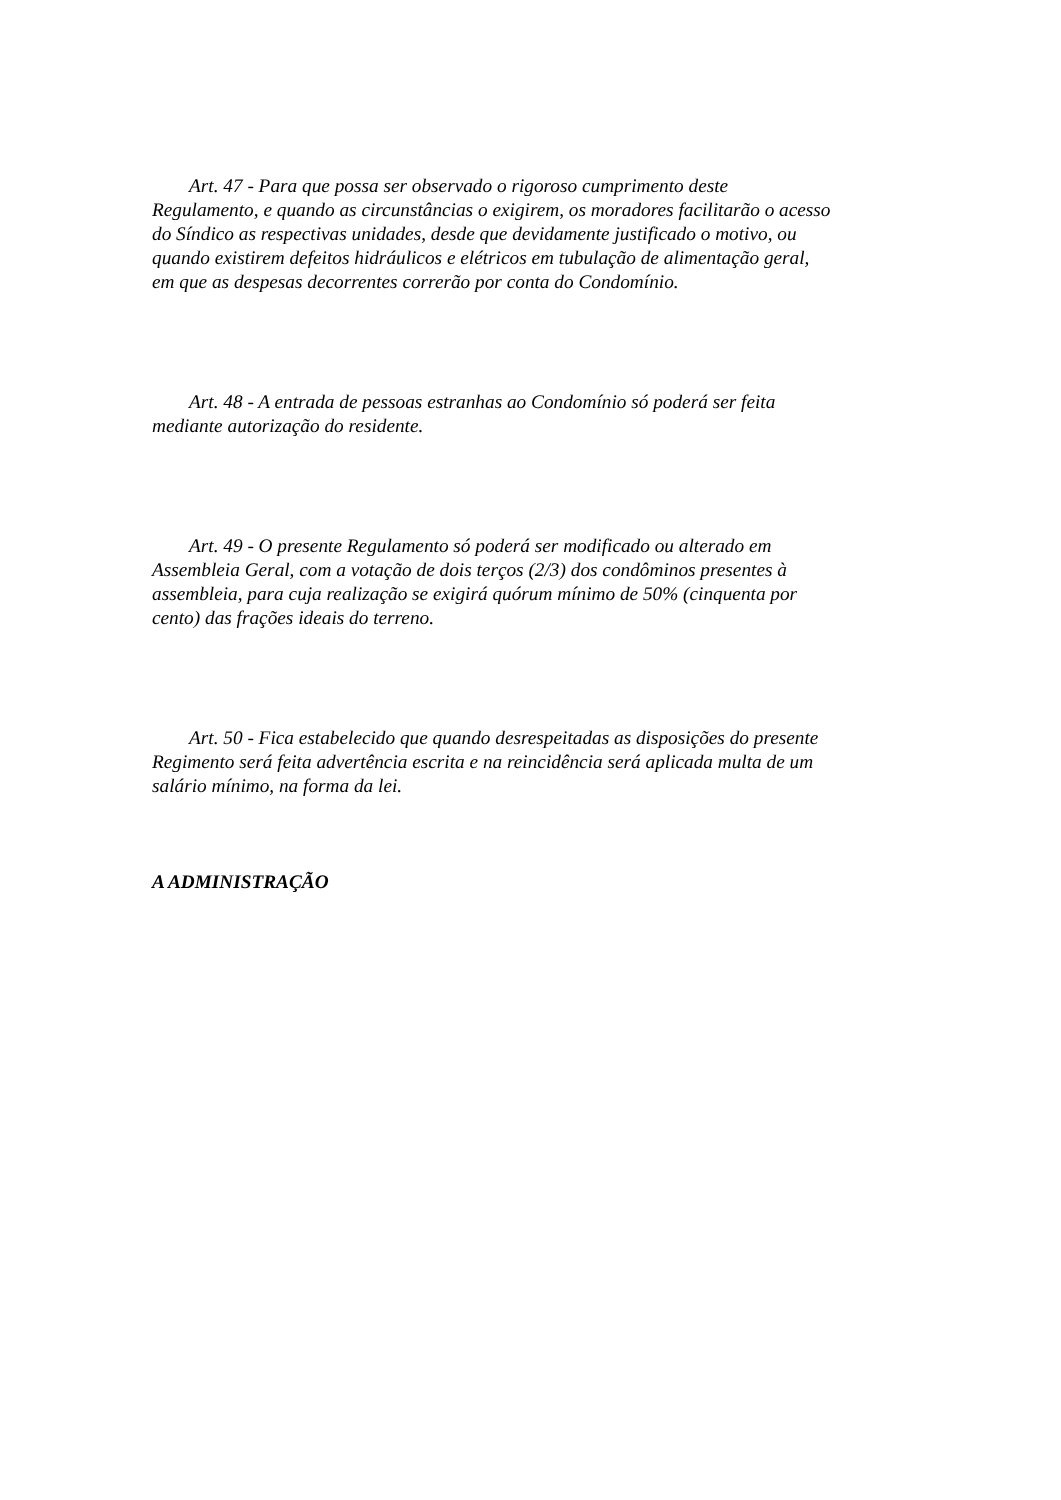Art. 47 - Para que possa ser observado o rigoroso cumprimento deste
Regulamento, e quando as circunstâncias o exigirem, os moradores facilitarão o acesso
do Síndico as respectivas unidades, desde que devidamente justificado o motivo, ou
quando existirem defeitos hidráulicos e elétricos em tubulação de alimentação geral,
em que as despesas decorrentes correrão por conta do Condomínio.
Art. 48 - A entrada de pessoas estranhas ao Condomínio só poderá ser feita
mediante autorização do residente.
Art. 49 - O presente Regulamento só poderá ser modificado ou alterado em
Assembleia Geral, com a votação de dois terços (2/3) dos condôminos presentes à
assembleia, para cuja realização se exigirá quórum mínimo de 50% (cinquenta por
cento) das frações ideais do terreno.
Art. 50 - Fica estabelecido que quando desrespeitadas as disposições do presente
Regimento será feita advertência escrita e na reincidência será aplicada multa de um
salário mínimo, na forma da lei.
A ADMINISTRAÇÃO